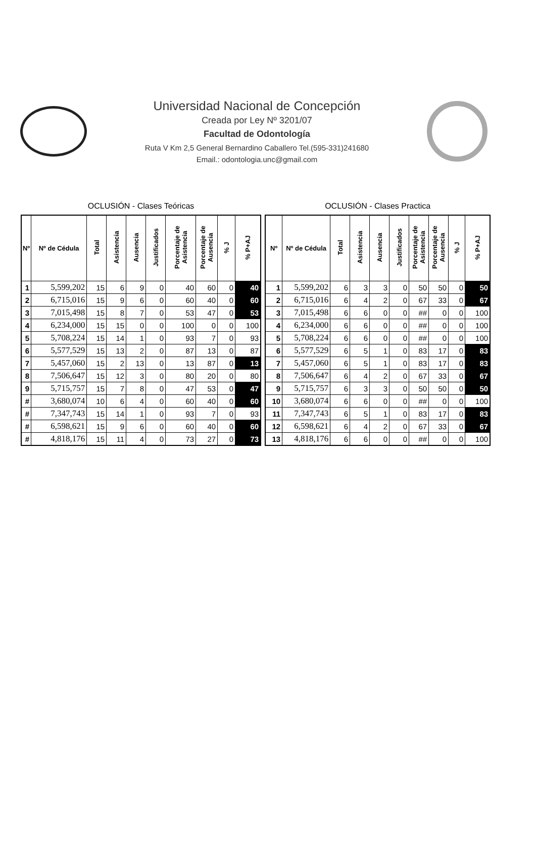Universidad Nacional de Concepción
Creada por Ley Nº 3201/07
Facultad de Odontología
Ruta V Km 2,5 General Bernardino Caballero Tel.(595-331)241680
Email.: odontologia.unc@gmail.com
OCLUSIÓN - Clases Teóricas
| Nº | Nº de Cédula | Total | Asistencia | Ausencia | Justificados | Porcentaje de Asistencia | Porcentaje de Ausencia | % J | % P+AJ |
| --- | --- | --- | --- | --- | --- | --- | --- | --- | --- |
| 1 | 5,599,202 | 15 | 6 | 9 | 0 | 40 | 60 | 0 | 40 |
| 2 | 6,715,016 | 15 | 9 | 6 | 0 | 60 | 40 | 0 | 60 |
| 3 | 7,015,498 | 15 | 8 | 7 | 0 | 53 | 47 | 0 | 53 |
| 4 | 6,234,000 | 15 | 15 | 0 | 0 | 100 | 0 | 0 | 100 |
| 5 | 5,708,224 | 15 | 14 | 1 | 0 | 93 | 7 | 0 | 93 |
| 6 | 5,577,529 | 15 | 13 | 2 | 0 | 87 | 13 | 0 | 87 |
| 7 | 5,457,060 | 15 | 2 | 13 | 0 | 13 | 87 | 0 | 13 |
| 8 | 7,506,647 | 15 | 12 | 3 | 0 | 80 | 20 | 0 | 80 |
| 9 | 5,715,757 | 15 | 7 | 8 | 0 | 47 | 53 | 0 | 47 |
| # | 3,680,074 | 10 | 6 | 4 | 0 | 60 | 40 | 0 | 60 |
| # | 7,347,743 | 15 | 14 | 1 | 0 | 93 | 7 | 0 | 93 |
| # | 6,598,621 | 15 | 9 | 6 | 0 | 60 | 40 | 0 | 60 |
| # | 4,818,176 | 15 | 11 | 4 | 0 | 73 | 27 | 0 | 73 |
OCLUSIÓN - Clases Practica
| Nº | Nº de Cédula | Total | Asistencia | Ausencia | Justificados | Porcentaje de Asistencia | Porcentaje de Ausencia | % J | % P+AJ |
| --- | --- | --- | --- | --- | --- | --- | --- | --- | --- |
| 1 | 5,599,202 | 6 | 3 | 3 | 0 | 50 | 50 | 0 | 50 |
| 2 | 6,715,016 | 6 | 4 | 2 | 0 | 67 | 33 | 0 | 67 |
| 3 | 7,015,498 | 6 | 6 | 0 | 0 | ## | 0 | 0 | 100 |
| 4 | 6,234,000 | 6 | 6 | 0 | 0 | ## | 0 | 0 | 100 |
| 5 | 5,708,224 | 6 | 6 | 0 | 0 | ## | 0 | 0 | 100 |
| 6 | 5,577,529 | 6 | 5 | 1 | 0 | 83 | 17 | 0 | 83 |
| 7 | 5,457,060 | 6 | 5 | 1 | 0 | 83 | 17 | 0 | 83 |
| 8 | 7,506,647 | 6 | 4 | 2 | 0 | 67 | 33 | 0 | 67 |
| 9 | 5,715,757 | 6 | 3 | 3 | 0 | 50 | 50 | 0 | 50 |
| 10 | 3,680,074 | 6 | 6 | 0 | 0 | ## | 0 | 0 | 100 |
| 11 | 7,347,743 | 6 | 5 | 1 | 0 | 83 | 17 | 0 | 83 |
| 12 | 6,598,621 | 6 | 4 | 2 | 0 | 67 | 33 | 0 | 67 |
| 13 | 4,818,176 | 6 | 6 | 0 | 0 | ## | 0 | 0 | 100 |